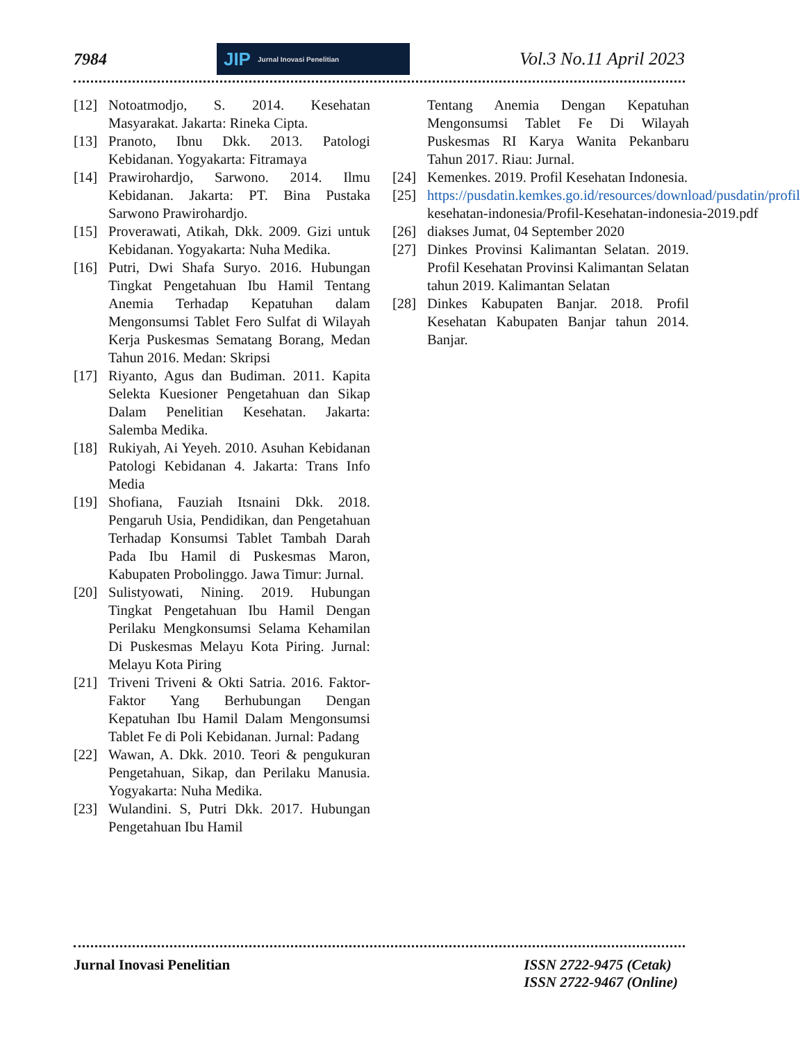7984
JIP Jurnal Inovasi Penelitian
Vol.3 No.11 April 2023
[12] Notoatmodjo, S. 2014. Kesehatan Masyarakat. Jakarta: Rineka Cipta.
[13] Pranoto, Ibnu Dkk. 2013. Patologi Kebidanan. Yogyakarta: Fitramaya
[14] Prawirohardjo, Sarwono. 2014. Ilmu Kebidanan. Jakarta: PT. Bina Pustaka Sarwono Prawirohardjo.
[15] Proverawati, Atikah, Dkk. 2009. Gizi untuk Kebidanan. Yogyakarta: Nuha Medika.
[16] Putri, Dwi Shafa Suryo. 2016. Hubungan Tingkat Pengetahuan Ibu Hamil Tentang Anemia Terhadap Kepatuhan dalam Mengonsumsi Tablet Fero Sulfat di Wilayah Kerja Puskesmas Sematang Borang, Medan Tahun 2016. Medan: Skripsi
[17] Riyanto, Agus dan Budiman. 2011. Kapita Selekta Kuesioner Pengetahuan dan Sikap Dalam Penelitian Kesehatan. Jakarta: Salemba Medika.
[18] Rukiyah, Ai Yeyeh. 2010. Asuhan Kebidanan Patologi Kebidanan 4. Jakarta: Trans Info Media
[19] Shofiana, Fauziah Itsnaini Dkk. 2018. Pengaruh Usia, Pendidikan, dan Pengetahuan Terhadap Konsumsi Tablet Tambah Darah Pada Ibu Hamil di Puskesmas Maron, Kabupaten Probolinggo. Jawa Timur: Jurnal.
[20] Sulistyowati, Nining. 2019. Hubungan Tingkat Pengetahuan Ibu Hamil Dengan Perilaku Mengkonsumsi Selama Kehamilan Di Puskesmas Melayu Kota Piring. Jurnal: Melayu Kota Piring
[21] Triveni Triveni & Okti Satria. 2016. Faktor-Faktor Yang Berhubungan Dengan Kepatuhan Ibu Hamil Dalam Mengonsumsi Tablet Fe di Poli Kebidanan. Jurnal: Padang
[22] Wawan, A. Dkk. 2010. Teori & pengukuran Pengetahuan, Sikap, dan Perilaku Manusia. Yogyakarta: Nuha Medika.
[23] Wulandini. S, Putri Dkk. 2017. Hubungan Pengetahuan Ibu Hamil
Tentang Anemia Dengan Kepatuhan Mengonsumsi Tablet Fe Di Wilayah Puskesmas RI Karya Wanita Pekanbaru Tahun 2017. Riau: Jurnal.
[24] Kemenkes. 2019. Profil Kesehatan Indonesia.
[25] https://pusdatin.kemkes.go.id/resources/download/pusdatin/profil kesehatan-indonesia/Profil-Kesehatan-indonesia-2019.pdf
[26] diakses Jumat, 04 September 2020
[27] Dinkes Provinsi Kalimantan Selatan. 2019. Profil Kesehatan Provinsi Kalimantan Selatan tahun 2019. Kalimantan Selatan
[28] Dinkes Kabupaten Banjar. 2018. Profil Kesehatan Kabupaten Banjar tahun 2014. Banjar.
Jurnal Inovasi Penelitian ISSN 2722-9475 (Cetak)
ISSN 2722-9467 (Online)